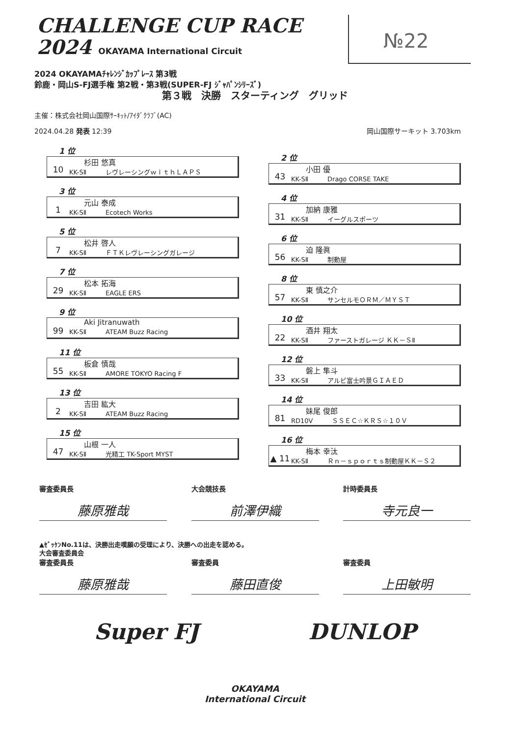CHALLENGE CUP RACE
2024 OKAYAMA International Circuit
№22
2024 OKAYAMAﾁｬﾚﾝｼﾞｶｯﾌﾟﾚｰｽ 第3戦
鈴鹿・岡山S-FJ選手権 第2戦・第3戦(SUPER-FJ ｼﾞｬﾊﾟﾝｼﾘｰｽﾞ)
第３戦　決勝　スターティング　グリッド
主催：株式会社岡山国際ｻｰｷｯﾄ/ｱｲﾀﾞｸﾗﾌﾞ(AC)
2024.04.28 発表 12:39 岡山国際サーキット 3.703km
1 位
10
杉田 悠真
KK-SⅡ　　　レヴレーシングｗｉｔｈＬＡＰＳ
3 位
1
元山 泰成
KK-SⅡ　　　Ecotech Works
5 位
7
松井 啓人
KK-SⅡ　　　ＦＴＫレヴレーシングガレージ
7 位
29
松本 拓海
KK-SⅡ　　　EAGLE ERS
9 位
99
Aki Jitranuwath
KK-SⅡ　　　ATEAM Buzz Racing
11 位
55
板倉 慎哉
KK-SⅡ　　　AMORE TOKYO Racing F
13 位
2
吉田 紘大
KK-SⅡ　　　ATEAM Buzz Racing
15 位
47
山根 一人
KK-SⅡ　　　光精工 TK-Sport MYST
2 位
43
小田 優
KK-SⅡ　　　Drago CORSE TAKE
4 位
31
加納 康雅
KK-SⅡ　　　イーグルスポーツ
6 位
56
迫 隆眞
KK-SⅡ　　　制動屋
8 位
57
東 慎之介
KK-SⅡ　　　サンセルモＯＲＭ／ＭＹＳＴ
10 位
22
酒井 翔太
KK-SⅡ　　　ファーストガレージ ＫＫ－ＳⅡ
12 位
33
磐上 隼斗
KK-SⅡ　　　アルビ富士吟景ＧＩＡＥＤ
14 位
81
妹尾 俊郎
RD10V　　　ＳＳＥＣ☆ＫＲＳ☆１０Ｖ
16 位
▲ 11
梅本 幸汰
KK-SⅡ　　　Ｒｎ－ｓｐｏｒｔｓ制動屋ＫＫ－Ｓ２
審査委員長
藤原雅哉
大会競技長
前澤伊織
計時委員長
寺元良一
▲ｾﾞｯｹﾝNo.11は、決勝出走嘆願の受理により、決勝への出走を認める。
大会審査委員会
審査委員長
藤原雅哉
審査委員
藤田直俊
審査委員
上田敏明
Super FJ DUNLOP
OKAYAMA
International Circuit